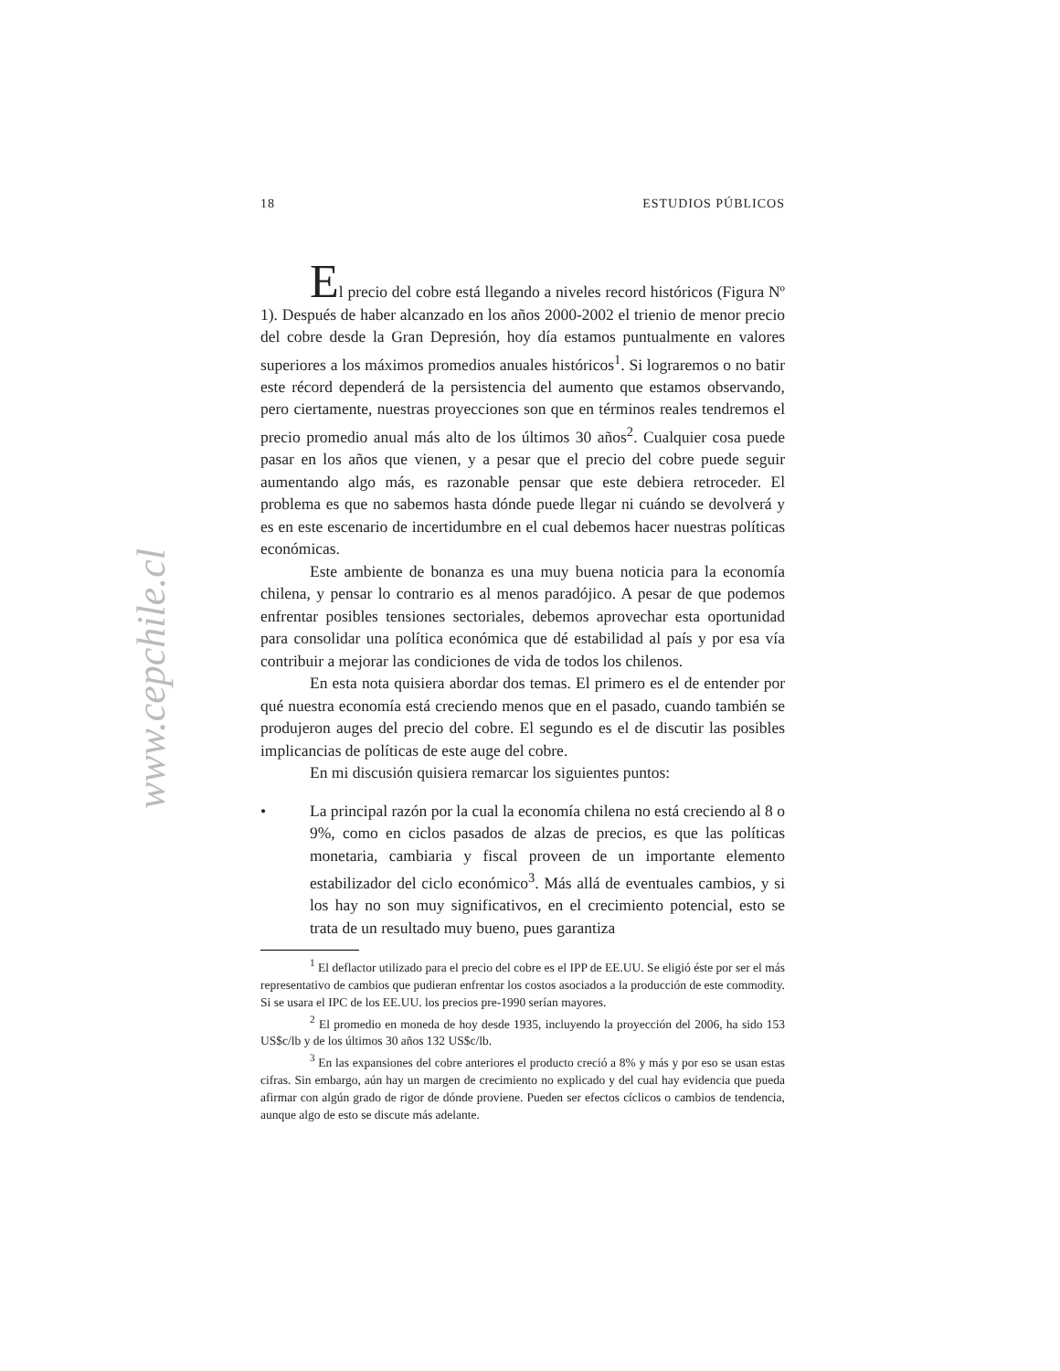www.cepchile.cl
18 ESTUDIOS PÚBLICOS
El precio del cobre está llegando a niveles record históricos (Figura Nº 1). Después de haber alcanzado en los años 2000-2002 el trienio de menor precio del cobre desde la Gran Depresión, hoy día estamos puntualmente en valores superiores a los máximos promedios anuales históricos<sup>1</sup>. Si lograremos o no batir este récord dependerá de la persistencia del aumento que estamos observando, pero ciertamente, nuestras proyecciones son que en términos reales tendremos el precio promedio anual más alto de los últimos 30 años<sup>2</sup>. Cualquier cosa puede pasar en los años que vienen, y a pesar que el precio del cobre puede seguir aumentando algo más, es razonable pensar que este debiera retroceder. El problema es que no sabemos hasta dónde puede llegar ni cuándo se devolverá y es en este escenario de incertidumbre en el cual debemos hacer nuestras políticas económicas.
Este ambiente de bonanza es una muy buena noticia para la economía chilena, y pensar lo contrario es al menos paradójico. A pesar de que podemos enfrentar posibles tensiones sectoriales, debemos aprovechar esta oportunidad para consolidar una política económica que dé estabilidad al país y por esa vía contribuir a mejorar las condiciones de vida de todos los chilenos.
En esta nota quisiera abordar dos temas. El primero es el de entender por qué nuestra economía está creciendo menos que en el pasado, cuando también se produjeron auges del precio del cobre. El segundo es el de discutir las posibles implicancias de políticas de este auge del cobre.
En mi discusión quisiera remarcar los siguientes puntos:
• La principal razón por la cual la economía chilena no está creciendo al 8 o 9%, como en ciclos pasados de alzas de precios, es que las políticas monetaria, cambiaria y fiscal proveen de un importante elemento estabilizador del ciclo económico<sup>3</sup>. Más allá de eventuales cambios, y si los hay no son muy significativos, en el crecimiento potencial, esto se trata de un resultado muy bueno, pues garantiza
<sup>1</sup> El deflactor utilizado para el precio del cobre es el IPP de EE.UU. Se eligió éste por ser el más representativo de cambios que pudieran enfrentar los costos asociados a la producción de este commodity. Si se usara el IPC de los EE.UU. los precios pre-1990 serían mayores.
<sup>2</sup> El promedio en moneda de hoy desde 1935, incluyendo la proyección del 2006, ha sido 153 US$c/lb y de los últimos 30 años 132 US$c/lb.
<sup>3</sup> En las expansiones del cobre anteriores el producto creció a 8% y más y por eso se usan estas cifras. Sin embargo, aún hay un margen de crecimiento no explicado y del cual hay evidencia que pueda afirmar con algún grado de rigor de dónde proviene. Pueden ser efectos cíclicos o cambios de tendencia, aunque algo de esto se discute más adelante.